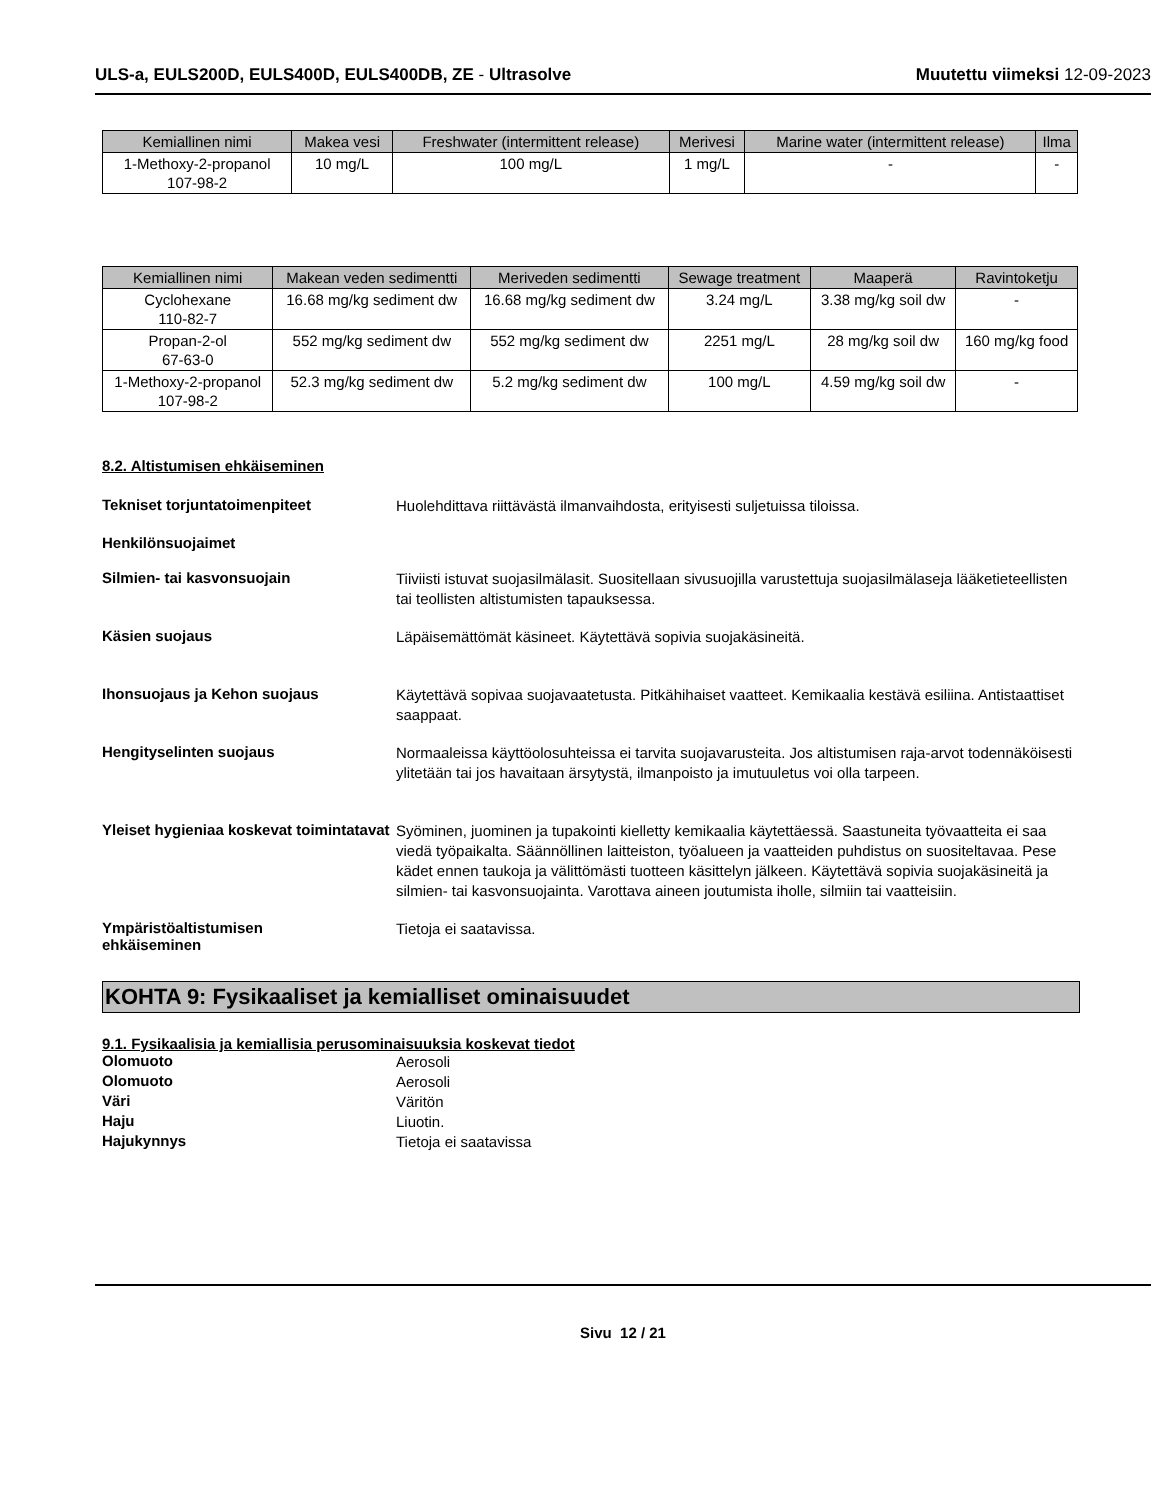ULS-a, EULS200D, EULS400D, EULS400DB, ZE - Ultrasolve
Muutettu viimeksi 12-09-2023
| Kemiallinen nimi | Makea vesi | Freshwater (intermittent release) | Merivesi | Marine water (intermittent release) | Ilma |
| --- | --- | --- | --- | --- | --- |
| 1-Methoxy-2-propanol 107-98-2 | 10 mg/L | 100 mg/L | 1 mg/L | - | - |
| Kemiallinen nimi | Makean veden sedimentti | Meriveden sedimentti | Sewage treatment | Maaperä | Ravintoketju |
| --- | --- | --- | --- | --- | --- |
| Cyclohexane 110-82-7 | 16.68 mg/kg sediment dw | 16.68 mg/kg sediment dw | 3.24 mg/L | 3.38 mg/kg soil dw | - |
| Propan-2-ol 67-63-0 | 552 mg/kg sediment dw | 552 mg/kg sediment dw | 2251 mg/L | 28 mg/kg soil dw | 160 mg/kg food |
| 1-Methoxy-2-propanol 107-98-2 | 52.3 mg/kg sediment dw | 5.2 mg/kg sediment dw | 100 mg/L | 4.59 mg/kg soil dw | - |
8.2. Altistumisen ehkäiseminen
Tekniset torjuntatoimenpiteet
Huolehdittava riittävästä ilmanvaihdosta, erityisesti suljetuissa tiloissa.
Henkilönsuojaimet
Silmien- tai kasvonsuojain
Tiiviisti istuvat suojasilmälasit. Suositellaan sivusuojilla varustettuja suojasilmälaseja lääketieteellisten tai teollisten altistumisten tapauksessa.
Käsien suojaus
Läpäisemättömät käsineet. Käytettävä sopivia suojakäsineitä.
Ihonsuojaus ja Kehon suojaus
Käytettävä sopivaa suojavaatetusta. Pitkähihaiset vaatteet. Kemikaalia kestävä esiliina. Antistaattiset saappaat.
Hengityselinten suojaus
Normaaleissa käyttöolosuhteissa ei tarvita suojavarusteita. Jos altistumisen raja-arvot todennäköisesti ylitetään tai jos havaitaan ärsytystä, ilmanpoisto ja imutuuletus voi olla tarpeen.
Yleiset hygieniaa koskevat toimintatavat
Syöminen, juominen ja tupakointi kielletty kemikaalia käytettäessä. Saastuneita työvaatteita ei saa viedä työpaikalta. Säännöllinen laitteiston, työalueen ja vaatteiden puhdistus on suositeltavaa. Pese kädet ennen taukoja ja välittömästi tuotteen käsittelyn jälkeen. Käytettävä sopivia suojakäsineitä ja silmien- tai kasvonsuojainta. Varottava aineen joutumista iholle, silmiin tai vaatteisiin.
Ympäristöaltistumisen
ehkäiseminen
Tietoja ei saatavissa.
KOHTA 9: Fysikaaliset ja kemialliset ominaisuudet
9.1. Fysikaalisia ja kemiallisia perusominaisuuksia koskevat tiedot
Olomuoto
Aerosoli
Olomuoto
Aerosoli
Väri
Väritön
Haju
Liuotin.
Hajukynnys
Tietoja ei saatavissa
Sivu 12 / 21